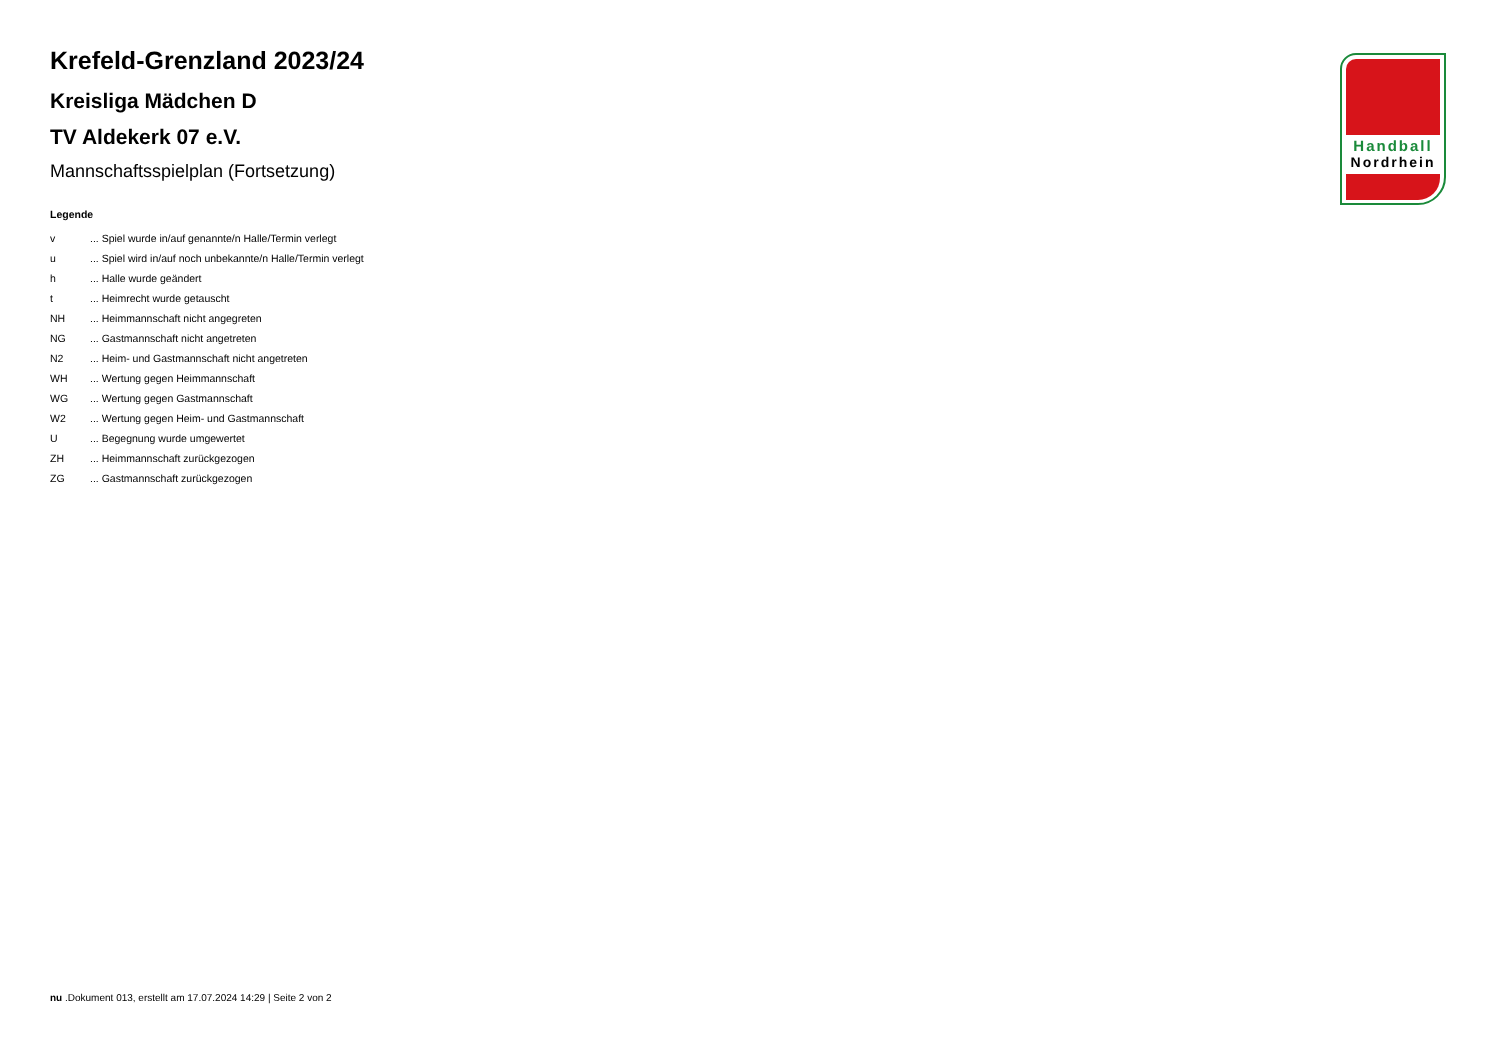Krefeld-Grenzland 2023/24
Kreisliga Mädchen D
TV Aldekerk 07 e.V.
Mannschaftsspielplan (Fortsetzung)
Legende
| v | ... Spiel wurde in/auf genannte/n Halle/Termin verlegt |
| u | ... Spiel wird in/auf noch unbekannte/n Halle/Termin verlegt |
| h | ... Halle wurde geändert |
| t | ... Heimrecht wurde getauscht |
| NH | ... Heimmannschaft nicht angegreten |
| NG | ... Gastmannschaft nicht angetreten |
| N2 | ... Heim- und Gastmannschaft nicht angetreten |
| WH | ... Wertung gegen Heimmannschaft |
| WG | ... Wertung gegen Gastmannschaft |
| W2 | ... Wertung gegen Heim- und Gastmannschaft |
| U | ... Begegnung wurde umgewertet |
| ZH | ... Heimmannschaft zurückgezogen |
| ZG | ... Gastmannschaft zurückgezogen |
Handball
Nordrhein
nu .Dokument 013, erstellt am 17.07.2024 14:29 | Seite 2 von 2